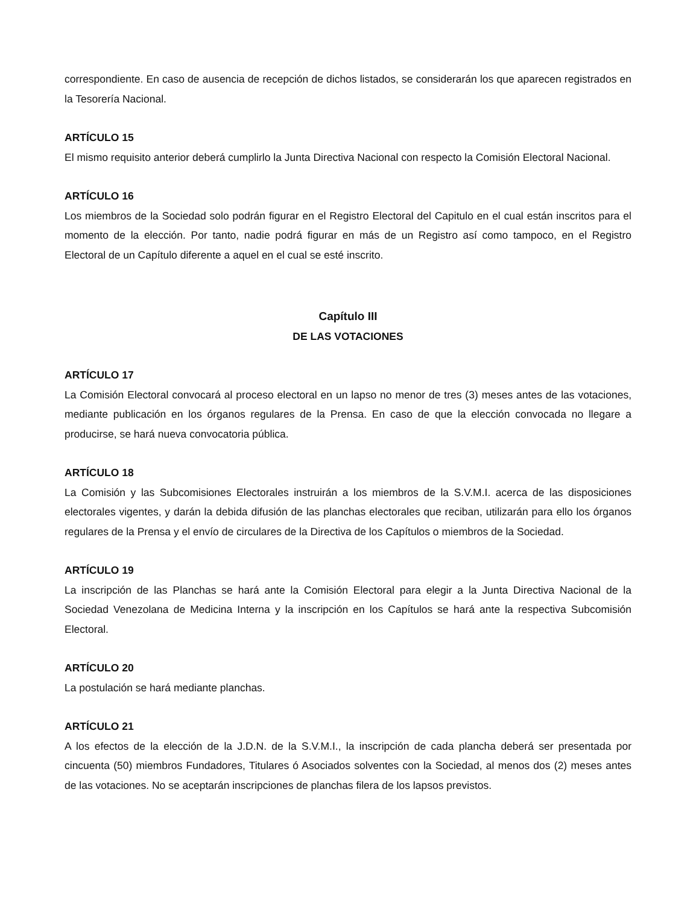correspondiente. En caso de ausencia de recepción de dichos listados, se considerarán los que aparecen registrados en la Tesorería Nacional.
ARTÍCULO 15
El mismo requisito anterior deberá cumplirlo la Junta Directiva Nacional con respecto la Comisión Electoral Nacional.
ARTÍCULO 16
Los miembros de la Sociedad solo podrán figurar en el Registro Electoral del Capitulo en el cual están inscritos para el momento de la elección. Por tanto, nadie podrá figurar en más de un Registro así como tampoco, en el Registro Electoral de un Capítulo diferente a aquel en el cual se esté inscrito.
Capítulo III
DE LAS VOTACIONES
ARTÍCULO 17
La Comisión Electoral convocará al proceso electoral en un lapso no menor de tres (3) meses antes de las votaciones, mediante publicación en los órganos regulares de la Prensa. En caso de que la elección convocada no llegare a producirse, se hará nueva convocatoria pública.
ARTÍCULO 18
La Comisión y las Subcomisiones Electorales instruirán a los miembros de la S.V.M.I. acerca de las disposiciones electorales vigentes, y darán la debida difusión de las planchas electorales que reciban, utilizarán para ello los órganos regulares de la Prensa y el envío de circulares de la Directiva de los Capítulos o miembros de la Sociedad.
ARTÍCULO 19
La inscripción de las Planchas se hará ante la Comisión Electoral para elegir a la Junta Directiva Nacional de la Sociedad Venezolana de Medicina Interna y la inscripción en los Capítulos se hará ante la respectiva Subcomisión Electoral.
ARTÍCULO 20
La postulación se hará mediante planchas.
ARTÍCULO 21
A los efectos de la elección de la J.D.N. de la S.V.M.I., la inscripción de cada plancha deberá ser presentada por cincuenta (50) miembros Fundadores, Titulares ó Asociados solventes con la Sociedad, al menos dos (2) meses antes de las votaciones. No se aceptarán inscripciones de planchas filera de los lapsos previstos.